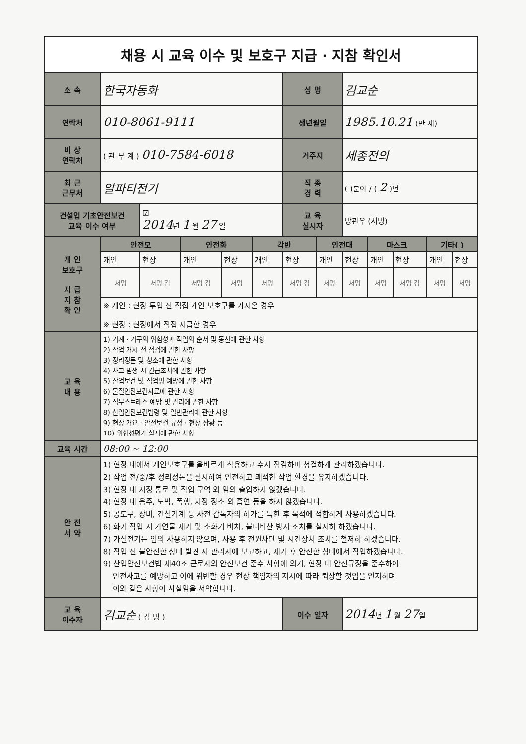| 채용 시 교육 이수 및 보호구 지급 · 지참 확인서 | | | | | | | | | | | | |
| 소 속 | 한국자동화 | | | | | 성 명 | | 김교순 | | | | |
| 연락처 | 010-8061-9111 | | | | | 생년월일 | | 1985.10.21 (만 세) | | | | |
| 비 상 연락처 | ( 관 부 계 ) 010-7584-6018 | | | | | 거주지 | | 세종전의 | | | | |
| 최 근 근무처 | 알파티전기 | | | | | 직 종 경 력 | | ( )분야 / ( 2 )년 | | | | |
| 건설업 기초안전보건 교육 이수 여부 | | ☑ 2014 년 1 월 27 일 | | | | 교 육 실시자 | | 방관우 (서명) | | | | |
| 개 인 보호구 지 급 지 참 확 인 | 안전모 | | 안전화 | | 각반 | | 안전대 | | 마스크 | | 기타( ) | |
| | 개인 | 현장 | 개인 | 현장 | 개인 | 현장 | 개인 | 현장 | 개인 | 현장 | 개인 | 현장 |
| | 서명 | 서명 김 | 서명 김 | 서명 | 서명 | 서명 김 | 서명 | 서명 | 서명 | 서명 김 | 서명 | 서명 |
| | ※ 개인 : 현장 투입 전 직접 개인 보호구를 가져온 경우 ※ 현장 : 현장에서 직접 지급한 경우 | | | | | | | | | | | |
| 교 육 내 용 | 1) 기계 · 기구의 위험성과 작업의 순서 및 동선에 관한 사항 2) 작업 개시 전 점검에 관한 사항 3) 정리정돈 및 청소에 관한 사항 4) 사고 발생 시 긴급조치에 관한 사항 5) 산업보건 및 직업병 예방에 관한 사항 6) 물질안전보건자료에 관한 사항 7) 직무스트레스 예방 및 관리에 관한 사항 8) 산업안전보건법령 및 일반관리에 관한 사항 9) 현장 개요 · 안전보건 규정 · 현장 상황 등 10) 위험성평가 실시에 관한 사항 | | | | | | | | | | | |
| 교육 시간 | 08:00 ~ 12:00 | | | | | | | | | | | |
| 안 전 서 약 | 1) 현장 내에서 개인보호구를 올바르게 착용하고 수시 점검하며 청결하게 관리하겠습니다. 2) 작업 전/중/후 정리정돈을 실시하여 안전하고 쾌적한 작업 환경을 유지하겠습니다. 3) 현장 내 지정 통로 및 작업 구역 외 임의 출입하지 않겠습니다. 4) 현장 내 음주, 도박, 폭행, 지정 장소 외 흡연 등을 하지 않겠습니다. 5) 공도구, 장비, 건설기계 등 사전 감독자의 허가를 득한 후 목적에 적합하게 사용하겠습니다. 6) 화기 작업 시 가연물 제거 및 소화기 비치, 불티비산 방지 조치를 철저히 하겠습니다. 7) 가설전기는 임의 사용하지 않으며, 사용 후 전원차단 및 시건장치 조치를 철저히 하겠습니다. 8) 작업 전 불안전한 상태 발견 시 관리자에 보고하고, 제거 후 안전한 상태에서 작업하겠습니다. 9) 산업안전보건법 제40조 근로자의 안전보건 준수 사항에 의거, 현장 내 안전규정을 준수하여 안전사고를 예방하고 이에 위반할 경우 현장 책임자의 지시에 따라 퇴장할 것임을 인지하며 이와 같은 사항이 사실임을 서약합니다. | | | | | | | | | | | |
| 교 육 이수자 | 김교순 ( 김 명 ) | | | | | 이수 일자 | | 2014 년 1 월 27 일 | | | | |